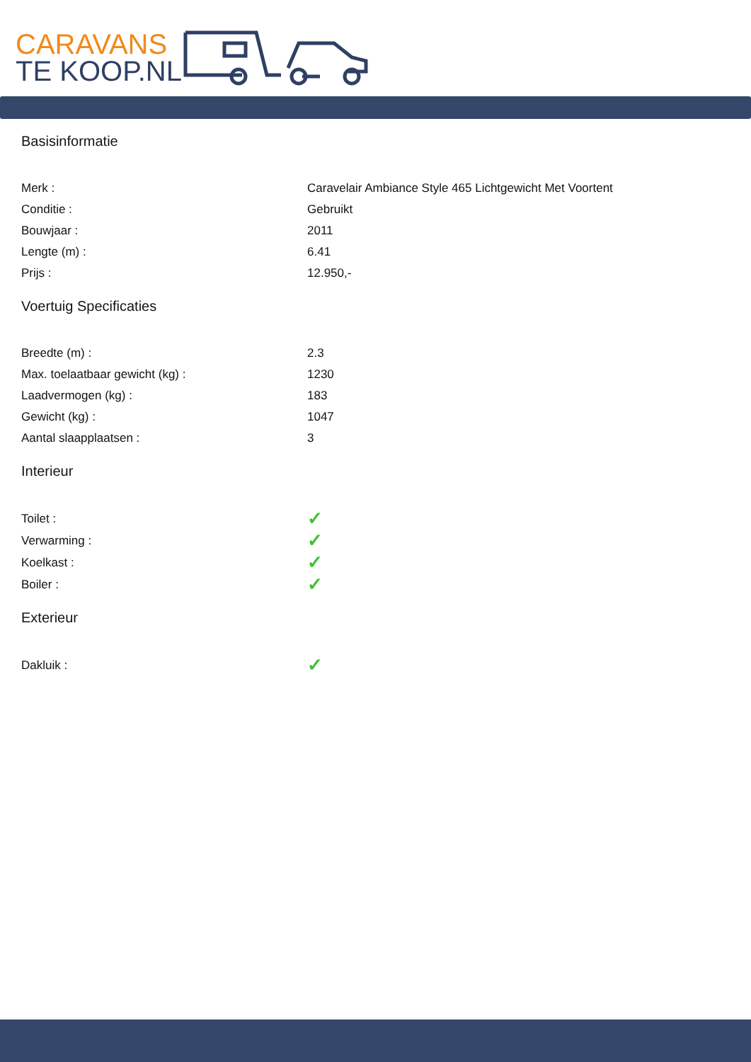CARAVANS
TE KOOP.NL
Basisinformatie
| Merk : | Caravelair Ambiance Style 465 Lichtgewicht Met Voortent |
| Conditie : | Gebruikt |
| Bouwjaar : | 2011 |
| Lengte (m) : | 6.41 |
| Prijs : | 12.950,- |
Voertuig Specificaties
| Breedte (m) : | 2.3 |
| Max. toelaatbaar gewicht (kg) : | 1230 |
| Laadvermogen (kg) : | 183 |
| Gewicht (kg) : | 1047 |
| Aantal slaapplaatsen : | 3 |
Interieur
| Toilet : | ✓ |
| Verwarming : | ✓ |
| Koelkast : | ✓ |
| Boiler : | ✓ |
Exterieur
| Dakluik : | ✓ |